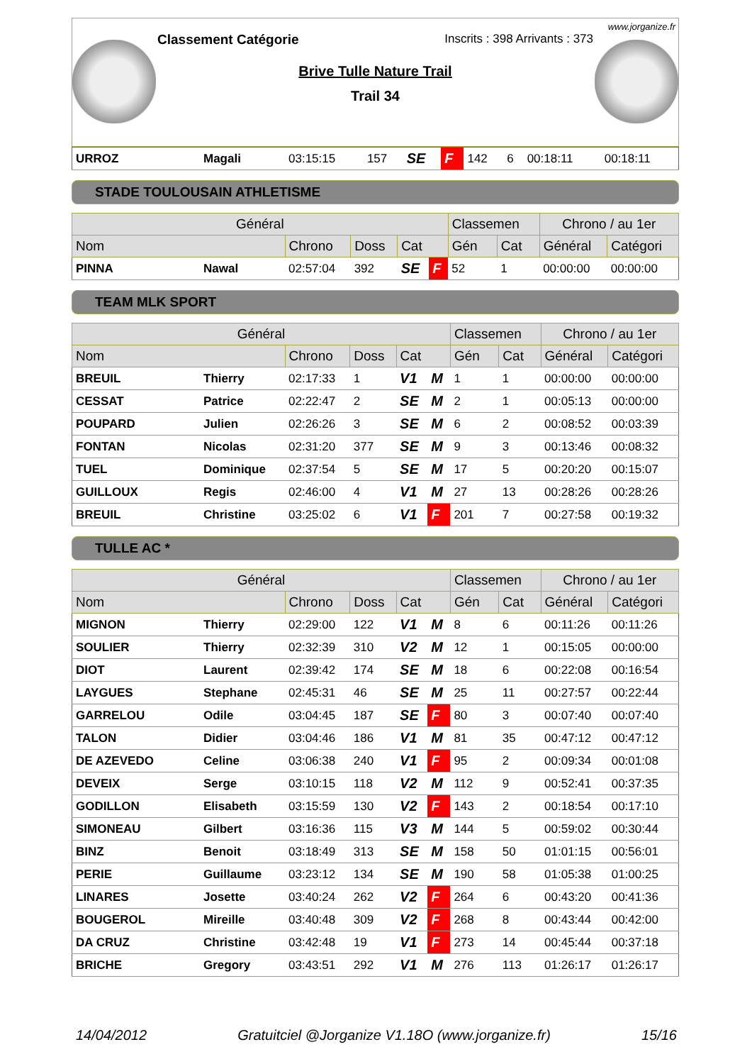www.jorganize.fr
Classement Catégorie Inscrits : 398 Arrivants : 373
Brive Tulle Nature Trail
Trail 34
| URROZ | Magali | 03:15:15 | 157 | SE | F | 142 | 6 | 00:18:11 | 00:18:11 |
STADE TOULOUSAIN ATHLETISME
| Général | | | | | | Classemen | | Chrono / au 1er | |
| --- | --- | --- | --- | --- | --- | --- | --- | --- | --- |
| Nom | | Chrono | Doss | Cat | | Gén | Cat | Général | Catégori |
| PINNA | Nawal | 02:57:04 | 392 | SE | F | 52 | 1 | 00:00:00 | 00:00:00 |
TEAM MLK SPORT
| Général | | | | | | Classemen | | Chrono / au 1er | |
| --- | --- | --- | --- | --- | --- | --- | --- | --- | --- |
| Nom | | Chrono | Doss | Cat | | Gén | Cat | Général | Catégori |
| BREUIL | Thierry | 02:17:33 | 1 | V1 | M | 1 | 1 | 00:00:00 | 00:00:00 |
| CESSAT | Patrice | 02:22:47 | 2 | SE | M | 2 | 1 | 00:05:13 | 00:00:00 |
| POUPARD | Julien | 02:26:26 | 3 | SE | M | 6 | 2 | 00:08:52 | 00:03:39 |
| FONTAN | Nicolas | 02:31:20 | 377 | SE | M | 9 | 3 | 00:13:46 | 00:08:32 |
| TUEL | Dominique | 02:37:54 | 5 | SE | M | 17 | 5 | 00:20:20 | 00:15:07 |
| GUILLOUX | Regis | 02:46:00 | 4 | V1 | M | 27 | 13 | 00:28:26 | 00:28:26 |
| BREUIL | Christine | 03:25:02 | 6 | V1 | F | 201 | 7 | 00:27:58 | 00:19:32 |
TULLE AC *
| Général | | | | | | Classemen | | Chrono / au 1er | |
| --- | --- | --- | --- | --- | --- | --- | --- | --- | --- |
| Nom | | Chrono | Doss | Cat | | Gén | Cat | Général | Catégori |
| MIGNON | Thierry | 02:29:00 | 122 | V1 | M | 8 | 6 | 00:11:26 | 00:11:26 |
| SOULIER | Thierry | 02:32:39 | 310 | V2 | M | 12 | 1 | 00:15:05 | 00:00:00 |
| DIOT | Laurent | 02:39:42 | 174 | SE | M | 18 | 6 | 00:22:08 | 00:16:54 |
| LAYGUES | Stephane | 02:45:31 | 46 | SE | M | 25 | 11 | 00:27:57 | 00:22:44 |
| GARRELOU | Odile | 03:04:45 | 187 | SE | F | 80 | 3 | 00:07:40 | 00:07:40 |
| TALON | Didier | 03:04:46 | 186 | V1 | M | 81 | 35 | 00:47:12 | 00:47:12 |
| DE AZEVEDO | Celine | 03:06:38 | 240 | V1 | F | 95 | 2 | 00:09:34 | 00:01:08 |
| DEVEIX | Serge | 03:10:15 | 118 | V2 | M | 112 | 9 | 00:52:41 | 00:37:35 |
| GODILLON | Elisabeth | 03:15:59 | 130 | V2 | F | 143 | 2 | 00:18:54 | 00:17:10 |
| SIMONEAU | Gilbert | 03:16:36 | 115 | V3 | M | 144 | 5 | 00:59:02 | 00:30:44 |
| BINZ | Benoit | 03:18:49 | 313 | SE | M | 158 | 50 | 01:01:15 | 00:56:01 |
| PERIE | Guillaume | 03:23:12 | 134 | SE | M | 190 | 58 | 01:05:38 | 01:00:25 |
| LINARES | Josette | 03:40:24 | 262 | V2 | F | 264 | 6 | 00:43:20 | 00:41:36 |
| BOUGEROL | Mireille | 03:40:48 | 309 | V2 | F | 268 | 8 | 00:43:44 | 00:42:00 |
| DA CRUZ | Christine | 03:42:48 | 19 | V1 | F | 273 | 14 | 00:45:44 | 00:37:18 |
| BRICHE | Gregory | 03:43:51 | 292 | V1 | M | 276 | 113 | 01:26:17 | 01:26:17 |
14/04/2012 Gratuitciel @Jorganize V1.18O (www.jorganize.fr) 15/16